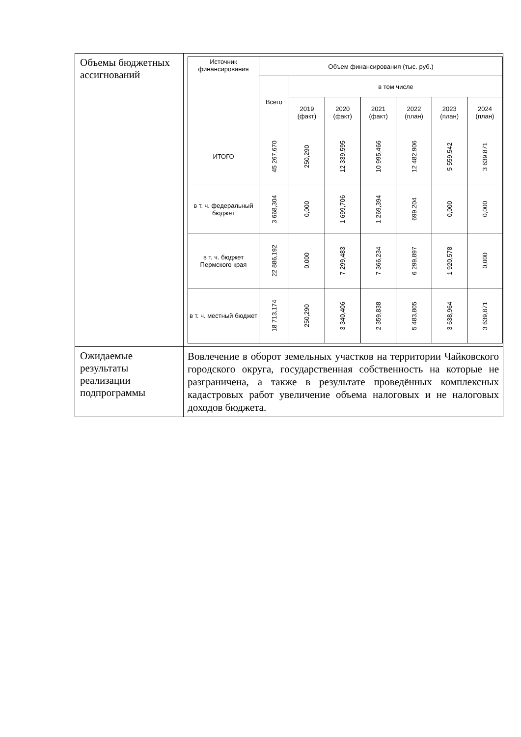| Объемы бюджетных ассигнований | / Источник финансирования / Объем финансирования (тыс. руб.) / / / / / / / / --- / --- / --- / --- / --- / --- / --- / --- / / / Всего / в том числе / / / / / / / / / 2019 (факт) / 2020 (факт) / 2021 (факт) / 2022 (план) / 2023 (план) / 2024 (план) / / ИТОГО / 45 267,670 / 250,290 / 12 339,595 / 10 995,466 / 12 482,906 / 5 559,542 / 3 639,871 / / в т. ч. федеральный бюджет / 3 668,304 / 0,000 / 1 699,706 / 1 269,394 / 699,204 / 0,000 / 0,000 / / в т. ч. бюджет Пермского края / 22 886,192 / 0,000 / 7 299,483 / 7 366,234 / 6 299,897 / 1 920,578 / 0,000 / / в т. ч. местный бюджет / 18 713,174 / 250,290 / 3 340,406 / 2 359,838 / 5 483,805 / 3 638,964 / 3 639,871 / |
| Ожидаемые результаты реализации подпрограммы | Вовлечение в оборот земельных участков на территории Чайковского городского округа, государственная собственность на которые не разграничена, а также в результате проведённых комплексных кадастровых работ увеличение объема налоговых и не налоговых доходов бюджета. |